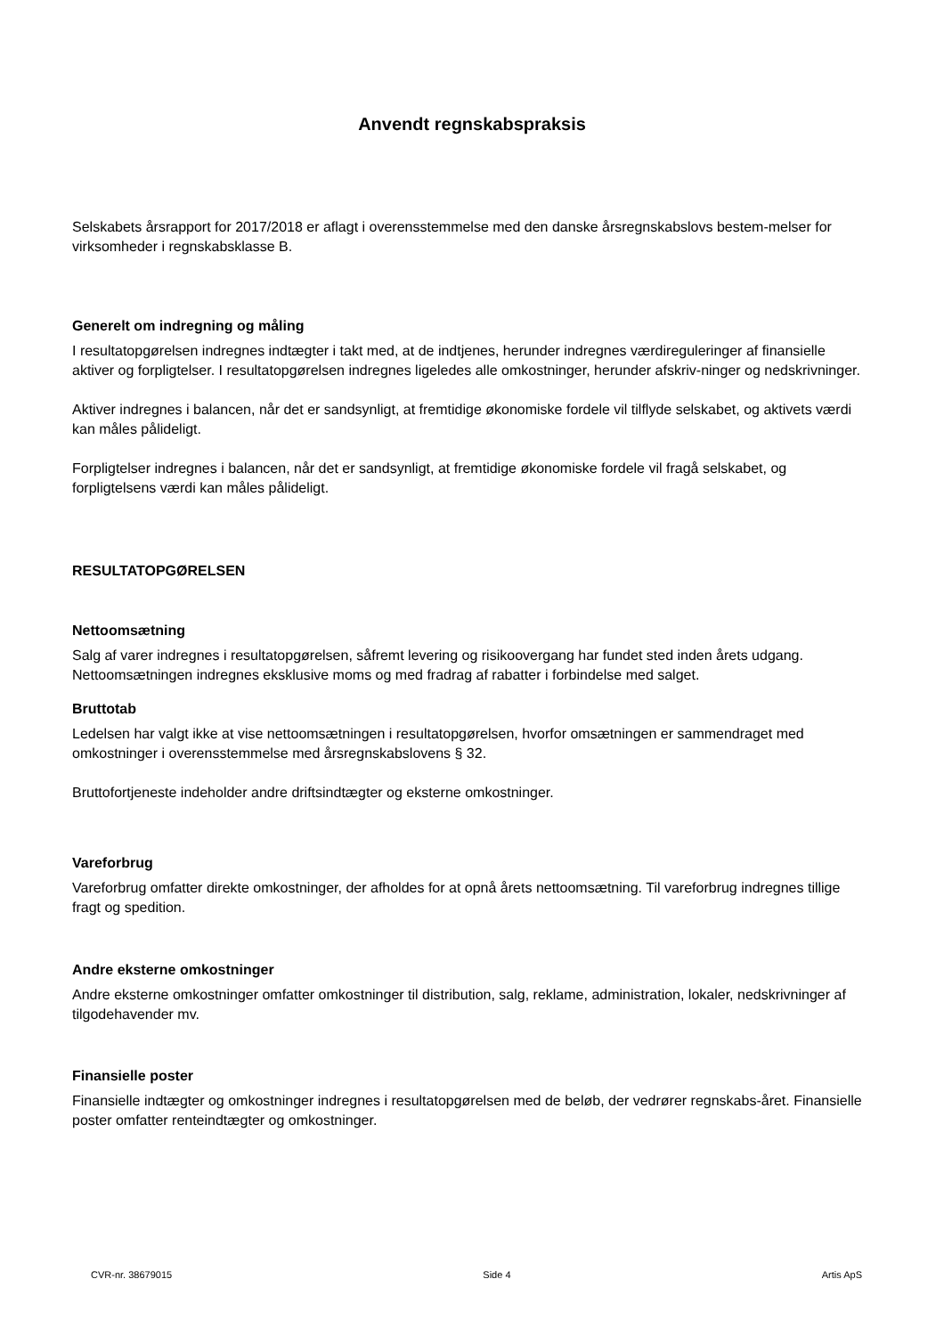Anvendt regnskabspraksis
Selskabets årsrapport for 2017/2018 er aflagt i overensstemmelse med den danske årsregnskabslovs bestem-melser for virksomheder i regnskabsklasse B.
Generelt om indregning og måling
I resultatopgørelsen indregnes indtægter i takt med, at de indtjenes, herunder indregnes værdireguleringer af finansielle aktiver og forpligtelser. I resultatopgørelsen indregnes ligeledes alle omkostninger, herunder afskriv-ninger og nedskrivninger.
Aktiver indregnes i balancen, når det er sandsynligt, at fremtidige økonomiske fordele vil tilflyde selskabet, og aktivets værdi kan måles pålideligt.
Forpligtelser indregnes i balancen, når det er sandsynligt, at fremtidige økonomiske fordele vil fragå selskabet, og forpligtelsens værdi kan måles pålideligt.
RESULTATOPGØRELSEN
Nettoomsætning
Salg af varer indregnes i resultatopgørelsen, såfremt levering og risikoovergang har fundet sted inden årets udgang. Nettoomsætningen indregnes eksklusive moms og med fradrag af rabatter i forbindelse med salget.
Bruttotab
Ledelsen har valgt ikke at vise nettoomsætningen i resultatopgørelsen, hvorfor omsætningen er sammendraget med omkostninger i overensstemmelse med årsregnskabslovens § 32.
Bruttofortjeneste indeholder andre driftsindtægter og eksterne omkostninger.
Vareforbrug
Vareforbrug omfatter direkte omkostninger, der afholdes for at opnå årets nettoomsætning. Til vareforbrug indregnes tillige fragt og spedition.
Andre eksterne omkostninger
Andre eksterne omkostninger omfatter omkostninger til distribution, salg, reklame, administration, lokaler, nedskrivninger af tilgodehavender mv.
Finansielle poster
Finansielle indtægter og omkostninger indregnes i resultatopgørelsen med de beløb, der vedrører regnskabs-året. Finansielle poster omfatter renteindtægter og omkostninger.
CVR-nr. 38679015 Side 4 Artis ApS